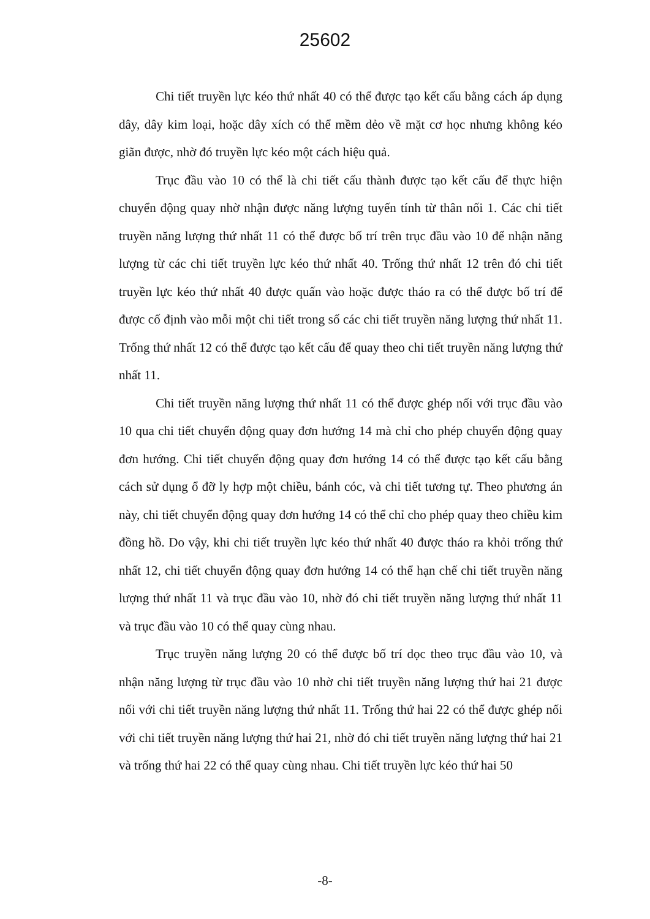25602
Chi tiết truyền lực kéo thứ nhất 40 có thể được tạo kết cấu bằng cách áp dụng dây, dây kim loại, hoặc dây xích có thể mềm dẻo về mặt cơ học nhưng không kéo giãn được, nhờ đó truyền lực kéo một cách hiệu quả.
Trục đầu vào 10 có thể là chi tiết cấu thành được tạo kết cấu để thực hiện chuyển động quay nhờ nhận được năng lượng tuyến tính từ thân nối 1. Các chi tiết truyền năng lượng thứ nhất 11 có thể được bố trí trên trục đầu vào 10 để nhận năng lượng từ các chi tiết truyền lực kéo thứ nhất 40. Trống thứ nhất 12 trên đó chi tiết truyền lực kéo thứ nhất 40 được quấn vào hoặc được tháo ra có thể được bố trí để được cố định vào mỗi một chi tiết trong số các chi tiết truyền năng lượng thứ nhất 11. Trống thứ nhất 12 có thể được tạo kết cấu để quay theo chi tiết truyền năng lượng thứ nhất 11.
Chi tiết truyền năng lượng thứ nhất 11 có thể được ghép nối với trục đầu vào 10 qua chi tiết chuyển động quay đơn hướng 14 mà chỉ cho phép chuyển động quay đơn hướng. Chi tiết chuyển động quay đơn hướng 14 có thể được tạo kết cấu bằng cách sử dụng ổ đỡ ly hợp một chiều, bánh cóc, và chi tiết tương tự. Theo phương án này, chi tiết chuyển động quay đơn hướng 14 có thể chỉ cho phép quay theo chiều kim đồng hồ. Do vậy, khi chi tiết truyền lực kéo thứ nhất 40 được tháo ra khỏi trống thứ nhất 12, chi tiết chuyển động quay đơn hướng 14 có thể hạn chế chi tiết truyền năng lượng thứ nhất 11 và trục đầu vào 10, nhờ đó chi tiết truyền năng lượng thứ nhất 11 và trục đầu vào 10 có thể quay cùng nhau.
Trục truyền năng lượng 20 có thể được bố trí dọc theo trục đầu vào 10, và nhận năng lượng từ trục đầu vào 10 nhờ chi tiết truyền năng lượng thứ hai 21 được nối với chi tiết truyền năng lượng thứ nhất 11. Trống thứ hai 22 có thể được ghép nối với chi tiết truyền năng lượng thứ hai 21, nhờ đó chi tiết truyền năng lượng thứ hai 21 và trống thứ hai 22 có thể quay cùng nhau. Chi tiết truyền lực kéo thứ hai 50
-8-